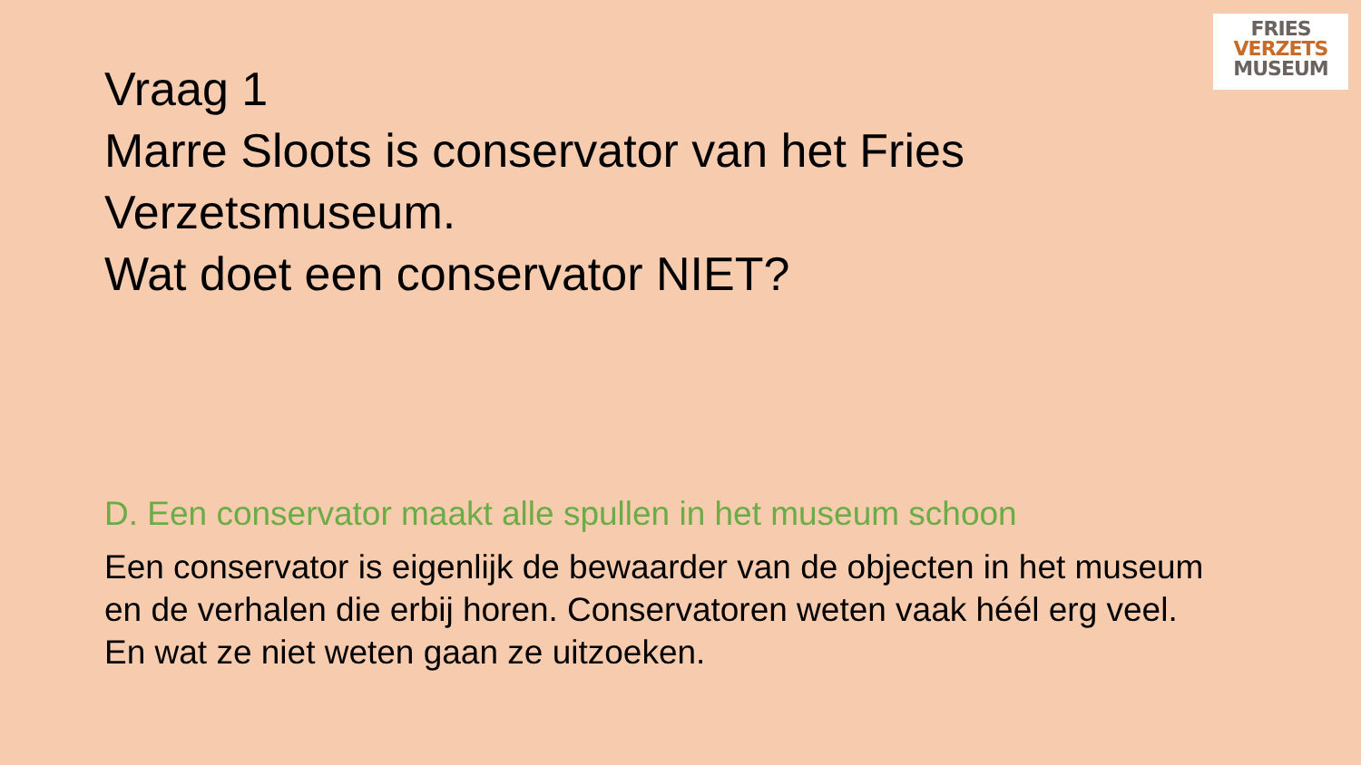FRIES
VERZETS
MUSEUM
Vraag 1
Marre Sloots is conservator van het Fries
Verzetsmuseum.
Wat doet een conservator NIET?
D. Een conservator maakt alle spullen in het museum schoon
Een conservator is eigenlijk de bewaarder van de objecten in het museum en de verhalen die erbij horen. Conservatoren weten vaak héél erg veel. En wat ze niet weten gaan ze uitzoeken.